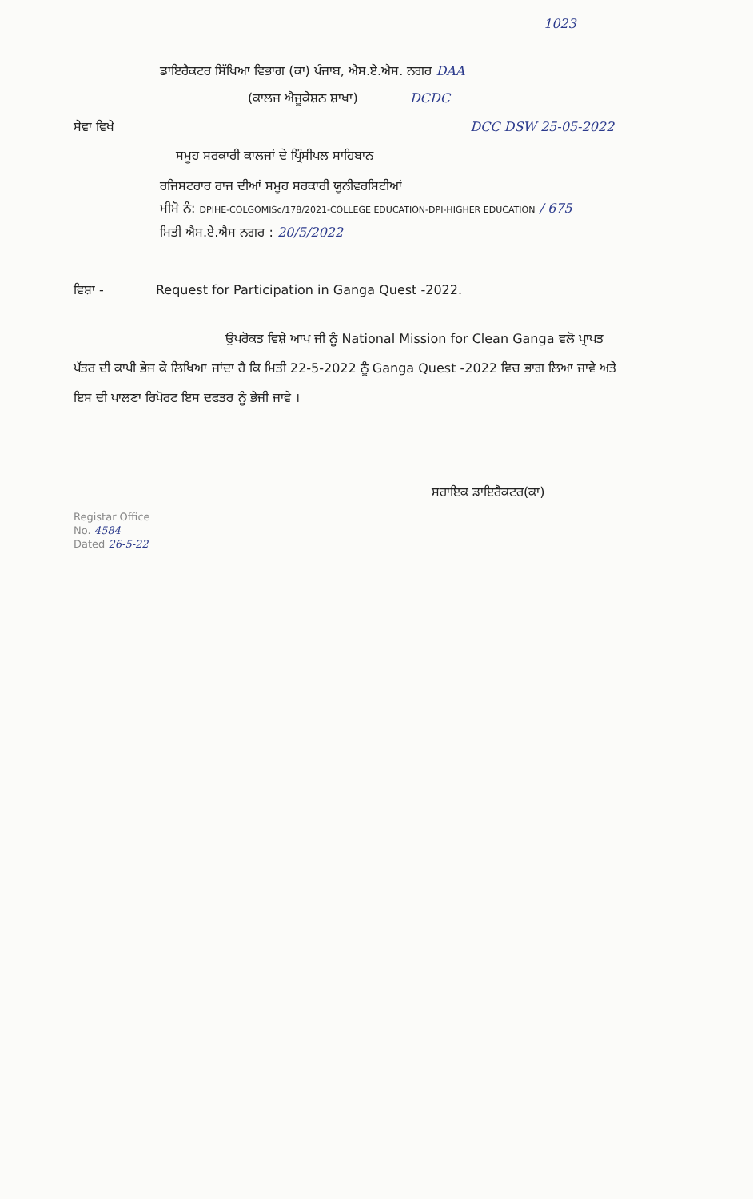1023
ਡਾਇਰੈਕਟਰ ਸਿੱਖਿਆ ਵਿਭਾਗ (ਕਾ) ਪੰਜਾਬ, ਐਸ.ਏ.ਐਸ. ਨਗਰ DAA
(ਕਾਲਜ ਐਜੂਕੇਸ਼ਨ ਸ਼ਾਖਾ) DCDC
ਸੇਵਾ ਵਿਖੇ DCC DSW 25-05-2022
ਸਮੂਹ ਸਰਕਾਰੀ ਕਾਲਜਾਂ ਦੇ ਪ੍ਰਿੰਸੀਪਲ ਸਾਹਿਬਾਨ
ਰਜਿਸਟਰਾਰ ਰਾਜ ਦੀਆਂ ਸਮੂਹ ਸਰਕਾਰੀ ਯੂਨੀਵਰਸਿਟੀਆਂ
ਮੀਮੋ ਨੰ: DPIHE-COLGOMISc/178/2021-COLLEGE EDUCATION-DPI-HIGHER EDUCATION / 675
ਮਿਤੀ ਐਸ.ਏ.ਐਸ ਨਗਰ : 20/5/2022
ਵਿਸ਼ਾ - Request for Participation in Ganga Quest -2022.
ਉਪਰੋਕਤ ਵਿਸ਼ੇ ਆਪ ਜੀ ਨੂੰ National Mission for Clean Ganga ਵਲੋ ਪ੍ਰਾਪਤ ਪੱਤਰ ਦੀ ਕਾਪੀ ਭੇਜ ਕੇ ਲਿਖਿਆ ਜਾਂਦਾ ਹੈ ਕਿ ਮਿਤੀ 22-5-2022 ਨੂੰ Ganga Quest -2022 ਵਿਚ ਭਾਗ ਲਿਆ ਜਾਵੇ ਅਤੇ ਇਸ ਦੀ ਪਾਲਣਾ ਰਿਪੋਰਟ ਇਸ ਦਫਤਰ ਨੂੰ ਭੇਜੀ ਜਾਵੇ ।
ਸਹਾਇਕ ਡਾਇਰੈਕਟਰ(ਕਾ)
Registar Office
No. 4584
Dated 26-5-22